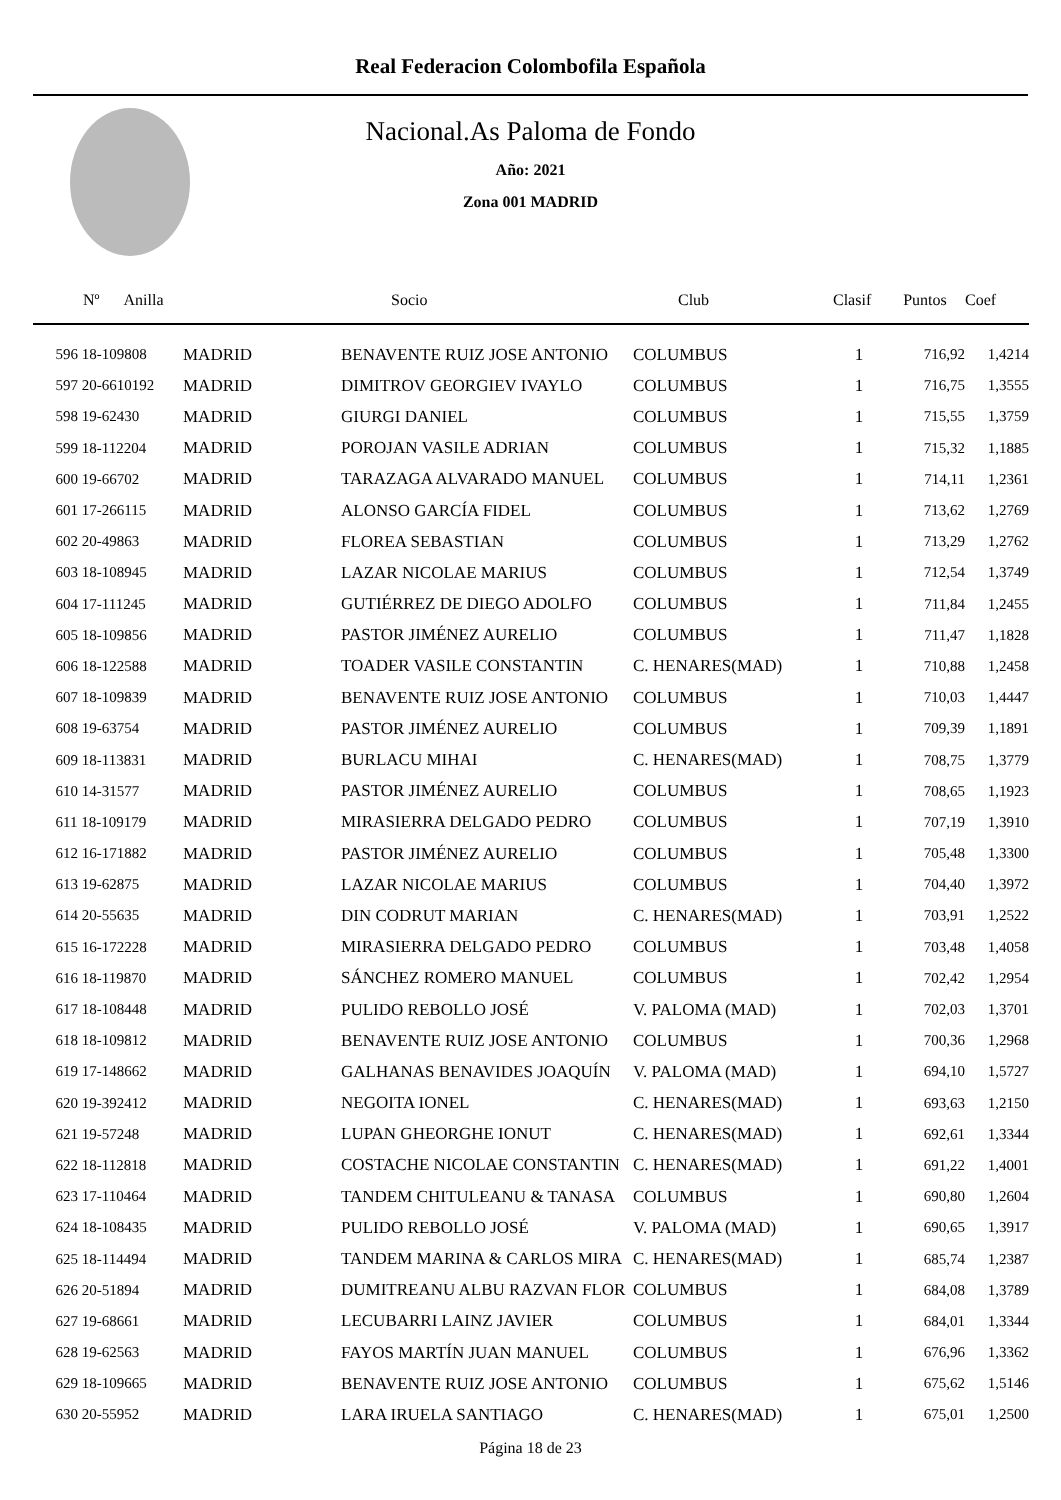Real Federacion Colombofila Española
Nacional.As Paloma de Fondo
Año: 2021
Zona 001 MADRID
| Nº Anilla | | Socio | Club | Clasif | Puntos | Coef |
| --- | --- | --- | --- | --- | --- | --- |
| 596 18-109808 | MADRID | BENAVENTE RUIZ JOSE ANTONIO | COLUMBUS | 1 | 716,92 | 1,4214 |
| 597 20-6610192 | MADRID | DIMITROV GEORGIEV IVAYLO | COLUMBUS | 1 | 716,75 | 1,3555 |
| 598 19-62430 | MADRID | GIURGI DANIEL | COLUMBUS | 1 | 715,55 | 1,3759 |
| 599 18-112204 | MADRID | POROJAN VASILE ADRIAN | COLUMBUS | 1 | 715,32 | 1,1885 |
| 600 19-66702 | MADRID | TARAZAGA ALVARADO MANUEL | COLUMBUS | 1 | 714,11 | 1,2361 |
| 601 17-266115 | MADRID | ALONSO GARCÍA FIDEL | COLUMBUS | 1 | 713,62 | 1,2769 |
| 602 20-49863 | MADRID | FLOREA SEBASTIAN | COLUMBUS | 1 | 713,29 | 1,2762 |
| 603 18-108945 | MADRID | LAZAR NICOLAE MARIUS | COLUMBUS | 1 | 712,54 | 1,3749 |
| 604 17-111245 | MADRID | GUTIÉRREZ DE DIEGO ADOLFO | COLUMBUS | 1 | 711,84 | 1,2455 |
| 605 18-109856 | MADRID | PASTOR JIMÉNEZ AURELIO | COLUMBUS | 1 | 711,47 | 1,1828 |
| 606 18-122588 | MADRID | TOADER VASILE CONSTANTIN | C. HENARES(MAD) | 1 | 710,88 | 1,2458 |
| 607 18-109839 | MADRID | BENAVENTE RUIZ JOSE ANTONIO | COLUMBUS | 1 | 710,03 | 1,4447 |
| 608 19-63754 | MADRID | PASTOR JIMÉNEZ AURELIO | COLUMBUS | 1 | 709,39 | 1,1891 |
| 609 18-113831 | MADRID | BURLACU MIHAI | C. HENARES(MAD) | 1 | 708,75 | 1,3779 |
| 610 14-31577 | MADRID | PASTOR JIMÉNEZ AURELIO | COLUMBUS | 1 | 708,65 | 1,1923 |
| 611 18-109179 | MADRID | MIRASIERRA DELGADO PEDRO | COLUMBUS | 1 | 707,19 | 1,3910 |
| 612 16-171882 | MADRID | PASTOR JIMÉNEZ AURELIO | COLUMBUS | 1 | 705,48 | 1,3300 |
| 613 19-62875 | MADRID | LAZAR NICOLAE MARIUS | COLUMBUS | 1 | 704,40 | 1,3972 |
| 614 20-55635 | MADRID | DIN CODRUT MARIAN | C. HENARES(MAD) | 1 | 703,91 | 1,2522 |
| 615 16-172228 | MADRID | MIRASIERRA DELGADO PEDRO | COLUMBUS | 1 | 703,48 | 1,4058 |
| 616 18-119870 | MADRID | SÁNCHEZ ROMERO MANUEL | COLUMBUS | 1 | 702,42 | 1,2954 |
| 617 18-108448 | MADRID | PULIDO REBOLLO JOSÉ | V. PALOMA (MAD) | 1 | 702,03 | 1,3701 |
| 618 18-109812 | MADRID | BENAVENTE RUIZ JOSE ANTONIO | COLUMBUS | 1 | 700,36 | 1,2968 |
| 619 17-148662 | MADRID | GALHANAS BENAVIDES JOAQUÍN | V. PALOMA (MAD) | 1 | 694,10 | 1,5727 |
| 620 19-392412 | MADRID | NEGOITA IONEL | C. HENARES(MAD) | 1 | 693,63 | 1,2150 |
| 621 19-57248 | MADRID | LUPAN GHEORGHE IONUT | C. HENARES(MAD) | 1 | 692,61 | 1,3344 |
| 622 18-112818 | MADRID | COSTACHE NICOLAE CONSTANTIN | C. HENARES(MAD) | 1 | 691,22 | 1,4001 |
| 623 17-110464 | MADRID | TANDEM CHITULEANU & TANASA | COLUMBUS | 1 | 690,80 | 1,2604 |
| 624 18-108435 | MADRID | PULIDO REBOLLO JOSÉ | V. PALOMA (MAD) | 1 | 690,65 | 1,3917 |
| 625 18-114494 | MADRID | TANDEM MARINA & CARLOS MIRA | C. HENARES(MAD) | 1 | 685,74 | 1,2387 |
| 626 20-51894 | MADRID | DUMITREANU ALBU RAZVAN FLOR | COLUMBUS | 1 | 684,08 | 1,3789 |
| 627 19-68661 | MADRID | LECUBARRI LAINZ JAVIER | COLUMBUS | 1 | 684,01 | 1,3344 |
| 628 19-62563 | MADRID | FAYOS MARTÍN JUAN MANUEL | COLUMBUS | 1 | 676,96 | 1,3362 |
| 629 18-109665 | MADRID | BENAVENTE RUIZ JOSE ANTONIO | COLUMBUS | 1 | 675,62 | 1,5146 |
| 630 20-55952 | MADRID | LARA IRUELA SANTIAGO | C. HENARES(MAD) | 1 | 675,01 | 1,2500 |
Página 18 de 23